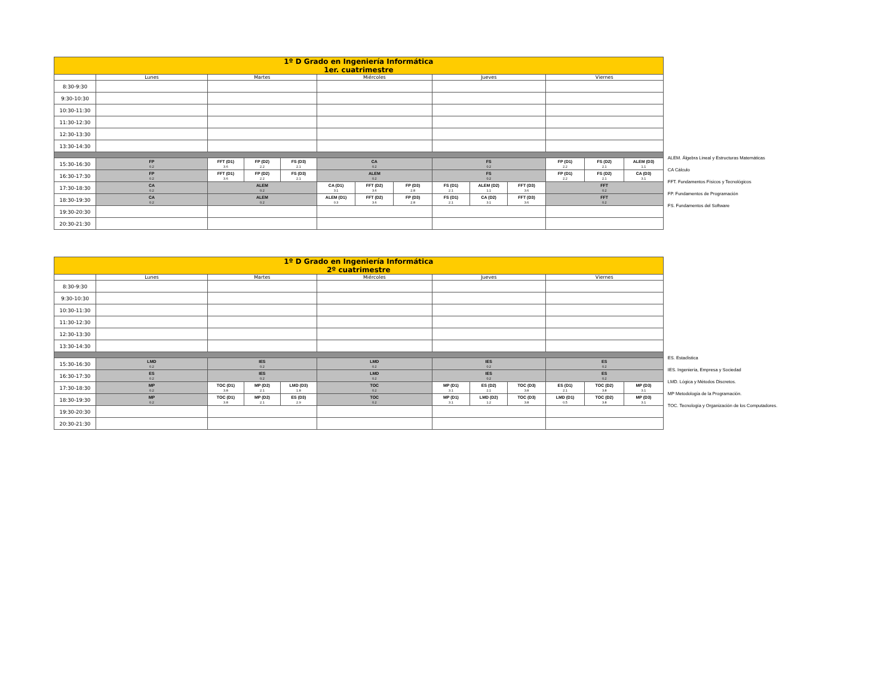| 1º D Grado en Ingeniería Informática 1er. cuatrimestre | | | | | | | | | | | | | |
| | Lunes | Martes | | | Miércoles | | | Jueves | | | Viernes | | |
| 8:30-9:30 | | | | | | | | | | | | | |
| 9:30-10:30 | | | | | | | | | | | | | |
| 10:30-11:30 | | | | | | | | | | | | | |
| 11:30-12:30 | | | | | | | | | | | | | |
| 12:30-13:30 | | | | | | | | | | | | | |
| 13:30-14:30 | | | | | | | | | | | | | |
| 15:30-16:30 | FP 0.2 | FFT (D1) 3.6 | FP (D2) 2.2 | FS (D3) 2.1 | CA 0.2 | | | FS 0.2 | | | FP (D1) 2.2 | FS (D2) 2.1 | ALEM (D3) 1.1 |
| 16:30-17:30 | FP 0.2 | FFT (D1) 3.6 | FP (D2) 2.2 | FS (D3) 2.1 | ALEM 0.2 | | | FS 0.2 | | | FP (D1) 2.2 | FS (D2) 2.1 | CA (D3) 3.1 |
| 17:30-18:30 | CA 0.2 | ALEM 0.2 | | | CA (D1) 3.1 | FFT (D2) 3.6 | FP (D3) 2.8 | FS (D1) 2.1 | ALEM (D2) 1.1 | FFT (D3) 3.6 | FFT 0.2 | | |
| 18:30-19:30 | CA 0.2 | ALEM 0.2 | | | ALEM (D1) 0.3 | FFT (D2) 3.6 | FP (D3) 2.8 | FS (D1) 2.1 | CA (D2) 3.1 | FFT (D3) 3.6 | FFT 0.2 | | |
| 19:30-20:30 | | | | | | | | | | | | | |
| 20:30-21:30 | | | | | | | | | | | | | |
ALEM. Álgebra Lineal y Estructuras Matemáticas
CA Cálculo
FFT. Fundamentos Físicos y Tecnológicos
FP. Fundamentos de Programación
FS. Fundamentos del Software
| 1º D Grado en Ingeniería Informática 2º cuatrimestre | | | | | | | | | | | |
| | Lunes | Martes | | | Miércoles | Jueves | | | Viernes | | |
| 8:30-9:30 | | | | | | | | | | | |
| 9:30-10:30 | | | | | | | | | | | |
| 10:30-11:30 | | | | | | | | | | | |
| 11:30-12:30 | | | | | | | | | | | |
| 12:30-13:30 | | | | | | | | | | | |
| 13:30-14:30 | | | | | | | | | | | |
| 15:30-16:30 | LMD 0.2 | IES 0.2 | | | LMD 0.2 | IES 0.2 | | | ES 0.2 | | |
| 16:30-17:30 | ES 0.2 | IES 0.2 | | | LMD 0.2 | IES 0.2 | | | ES 0.2 | | |
| 17:30-18:30 | MP 0.2 | TOC (D1) 3.8 | MP (D2) 2.1 | LMD (D3) 1.8 | TOC 0.2 | MP (D1) 3.1 | ES (D2) 2.1 | TOC (D3) 3.8 | ES (D1) 2.1 | TOC (D2) 3.8 | MP (D3) 3.1 |
| 18:30-19:30 | MP 0.2 | TOC (D1) 3.8 | MP (D2) 2.1 | ES (D3) 2.9 | TOC 0.2 | MP (D1) 3.1 | LMD (D2) 1.2 | TOC (D3) 3.8 | LMD (D1) 0.5 | TOC (D2) 3.8 | MP (D3) 3.1 |
| 19:30-20:30 | | | | | | | | | | | |
| 20:30-21:30 | | | | | | | | | | | |
ES. Estadística
IES. Ingeniería, Empresa y Sociedad
LMD. Lógica y Métodos Discretos.
MP Metodología de la Programación.
TOC. Tecnología y Organización de los Computadores.